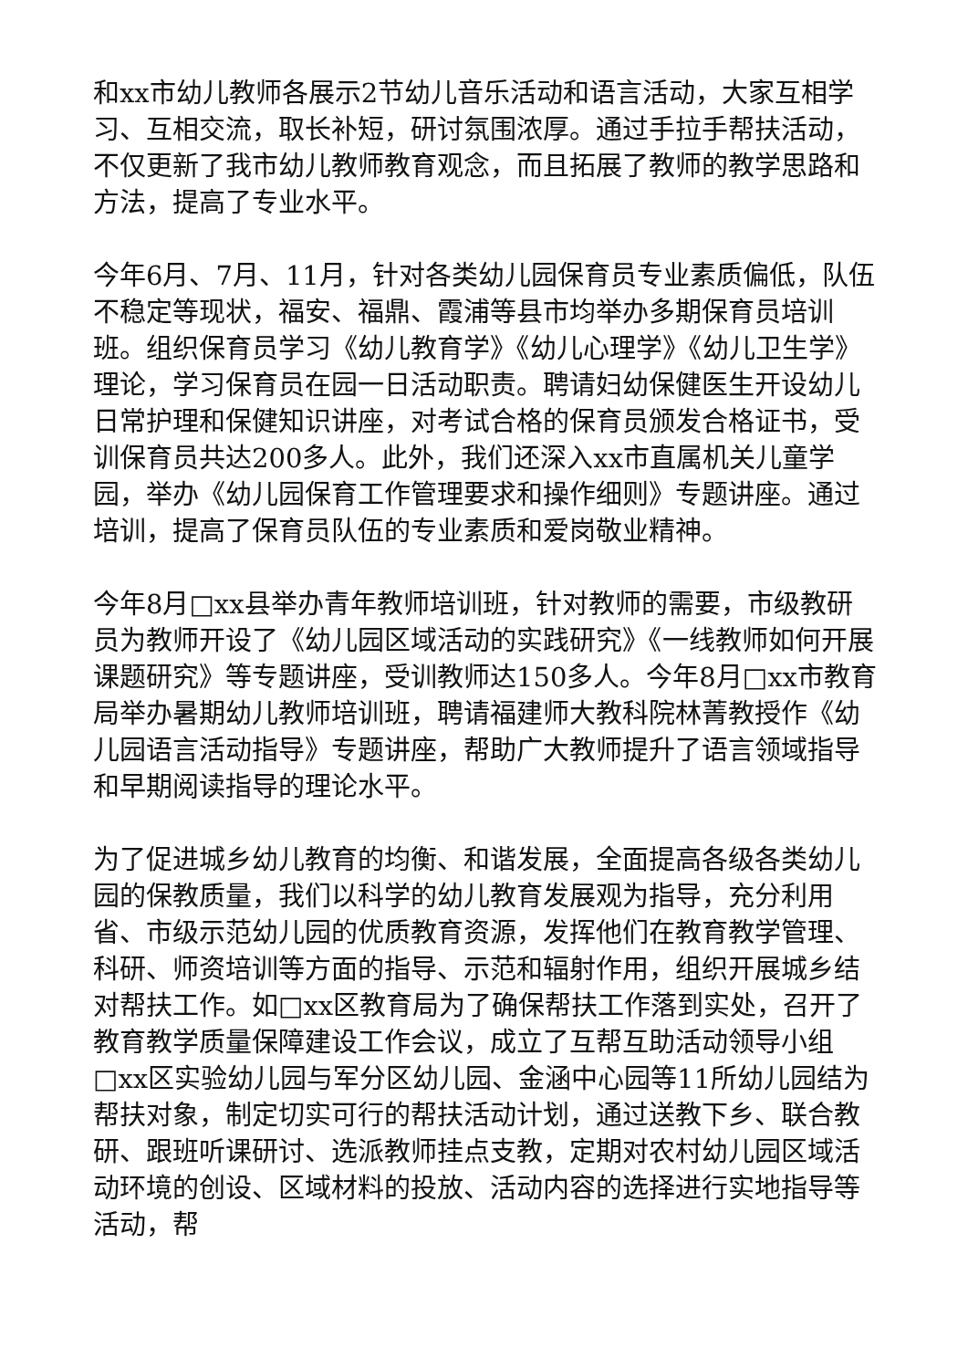和xx市幼儿教师各展示2节幼儿音乐活动和语言活动，大家互相学习、互相交流，取长补短，研讨氛围浓厚。通过手拉手帮扶活动，不仅更新了我市幼儿教师教育观念，而且拓展了教师的教学思路和方法，提高了专业水平。
今年6月、7月、11月，针对各类幼儿园保育员专业素质偏低，队伍不稳定等现状，福安、福鼎、霞浦等县市均举办多期保育员培训班。组织保育员学习《幼儿教育学》《幼儿心理学》《幼儿卫生学》理论，学习保育员在园一日活动职责。聘请妇幼保健医生开设幼儿日常护理和保健知识讲座，对考试合格的保育员颁发合格证书，受训保育员共达200多人。此外，我们还深入xx市直属机关儿童学园，举办《幼儿园保育工作管理要求和操作细则》专题讲座。通过培训，提高了保育员队伍的专业素质和爱岗敬业精神。
今年8月□xx县举办青年教师培训班，针对教师的需要，市级教研员为教师开设了《幼儿园区域活动的实践研究》《一线教师如何开展课题研究》等专题讲座，受训教师达150多人。今年8月□xx市教育局举办暑期幼儿教师培训班，聘请福建师大教科院林菁教授作《幼儿园语言活动指导》专题讲座，帮助广大教师提升了语言领域指导和早期阅读指导的理论水平。
为了促进城乡幼儿教育的均衡、和谐发展，全面提高各级各类幼儿园的保教质量，我们以科学的幼儿教育发展观为指导，充分利用省、市级示范幼儿园的优质教育资源，发挥他们在教育教学管理、科研、师资培训等方面的指导、示范和辐射作用，组织开展城乡结对帮扶工作。如□xx区教育局为了确保帮扶工作落到实处，召开了教育教学质量保障建设工作会议，成立了互帮互助活动领导小组□xx区实验幼儿园与军分区幼儿园、金涵中心园等11所幼儿园结为帮扶对象，制定切实可行的帮扶活动计划，通过送教下乡、联合教研、跟班听课研讨、选派教师挂点支教，定期对农村幼儿园区域活动环境的创设、区域材料的投放、活动内容的选择进行实地指导等活动，帮